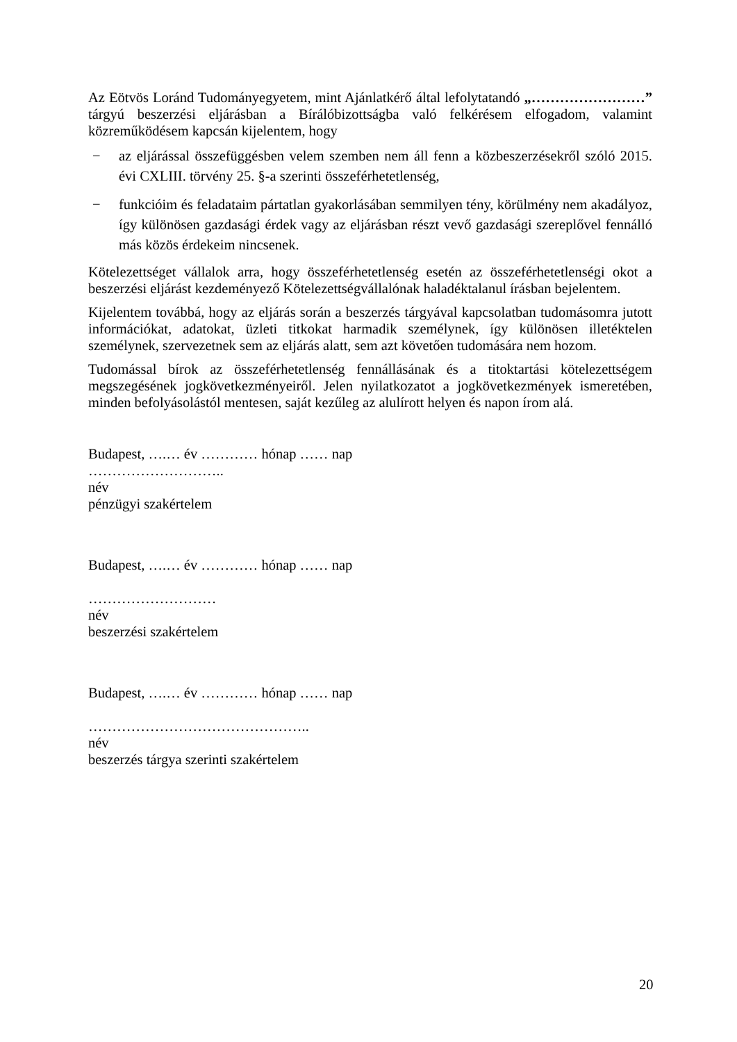Az Eötvös Loránd Tudományegyetem, mint Ajánlatkérő által lefolytatandó „……………………” tárgyú beszerzési eljárásban a Bírálóbizottságba való felkérésem elfogadom, valamint közreműködésem kapcsán kijelentem, hogy
− az eljárással összefüggésben velem szemben nem áll fenn a közbeszerzésekről szóló 2015. évi CXLIII. törvény 25. §-a szerinti összeférhetetlenség,
− funkcióim és feladataim pártatlan gyakorlásában semmilyen tény, körülmény nem akadályoz, így különösen gazdasági érdek vagy az eljárásban részt vevő gazdasági szereplővel fennálló más közös érdekeim nincsenek.
Kötelezettséget vállalok arra, hogy összeférhetetlenség esetén az összeférhetetlenségi okot a beszerzési eljárást kezdeményező Kötelezettségvállalónak haladéktalanul írásban bejelentem.
Kijelentem továbbá, hogy az eljárás során a beszerzés tárgyával kapcsolatban tudomásomra jutott információkat, adatokat, üzleti titkokat harmadik személynek, így különösen illetéktelen személynek, szervezetnek sem az eljárás alatt, sem azt követően tudomására nem hozom.
Tudomással bírok az összeférhetetlenség fennállásának és a titoktartási kötelezettségem megszegésének jogkövetkezményeiről. Jelen nyilatkozatot a jogkövetkezmények ismeretében, minden befolyásolástól mentesen, saját kezűleg az alulírott helyen és napon írom alá.
Budapest, ….… év ………… hónap …… nap
………………………..
név
pénzügyi szakértelem
Budapest, ….… év ………… hónap …… nap
………………………
név
beszerzési szakértelem
Budapest, ….… év ………… hónap …… nap
………………………………………..
név
beszerzés tárgya szerinti szakértelem
20